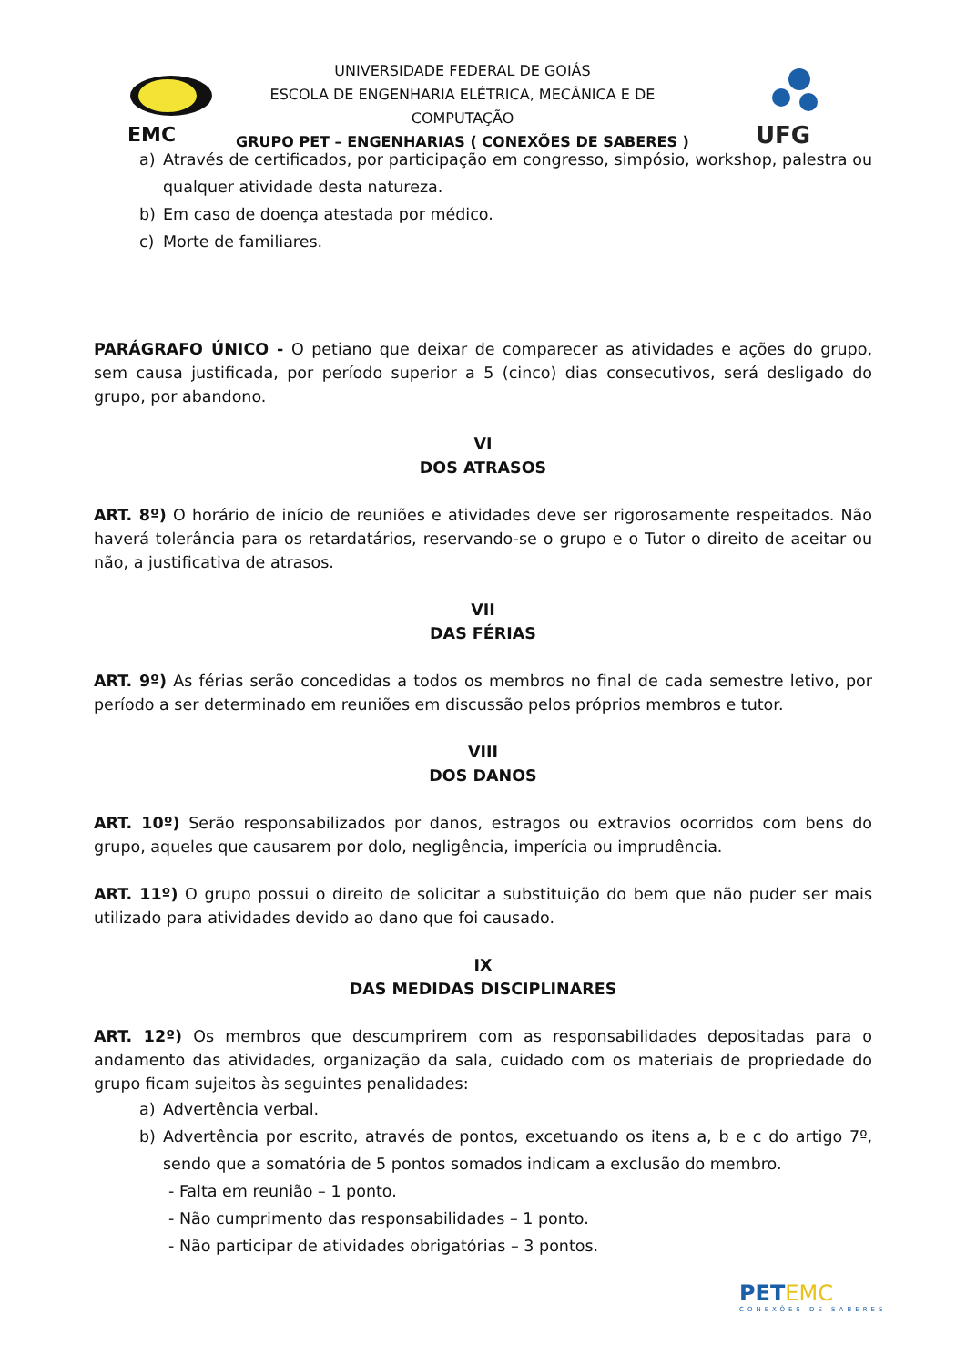EMC
UNIVERSIDADE FEDERAL DE GOIÁS
ESCOLA DE ENGENHARIA ELÉTRICA, MECÂNICA E DE COMPUTAÇÃO
GRUPO PET – ENGENHARIAS ( CONEXÕES DE SABERES )
UFG
a) Através de certificados, por participação em congresso, simpósio, workshop, palestra ou qualquer atividade desta natureza.
b) Em caso de doença atestada por médico.
c) Morte de familiares.
PARÁGRAFO ÚNICO - O petiano que deixar de comparecer as atividades e ações do grupo, sem causa justificada, por período superior a 5 (cinco) dias consecutivos, será desligado do grupo, por abandono.
VI
DOS ATRASOS
ART. 8º) O horário de início de reuniões e atividades deve ser rigorosamente respeitados. Não haverá tolerância para os retardatários, reservando-se o grupo e o Tutor o direito de aceitar ou não, a justificativa de atrasos.
VII
DAS FÉRIAS
ART. 9º) As férias serão concedidas a todos os membros no final de cada semestre letivo, por período a ser determinado em reuniões em discussão pelos próprios membros e tutor.
VIII
DOS DANOS
ART. 10º) Serão responsabilizados por danos, estragos ou extravios ocorridos com bens do grupo, aqueles que causarem por dolo, negligência, imperícia ou imprudência.
ART. 11º) O grupo possui o direito de solicitar a substituição do bem que não puder ser mais utilizado para atividades devido ao dano que foi causado.
IX
DAS MEDIDAS DISCIPLINARES
ART. 12º) Os membros que descumprirem com as responsabilidades depositadas para o andamento das atividades, organização da sala, cuidado com os materiais de propriedade do grupo ficam sujeitos às seguintes penalidades:
a) Advertência verbal.
b) Advertência por escrito, através de pontos, excetuando os itens a, b e c do artigo 7º, sendo que a somatória de 5 pontos somados indicam a exclusão do membro.
- Falta em reunião – 1 ponto.
- Não cumprimento das responsabilidades – 1 ponto.
- Não participar de atividades obrigatórias – 3 pontos.
PETEMC
CONEXÕES DE SABERES